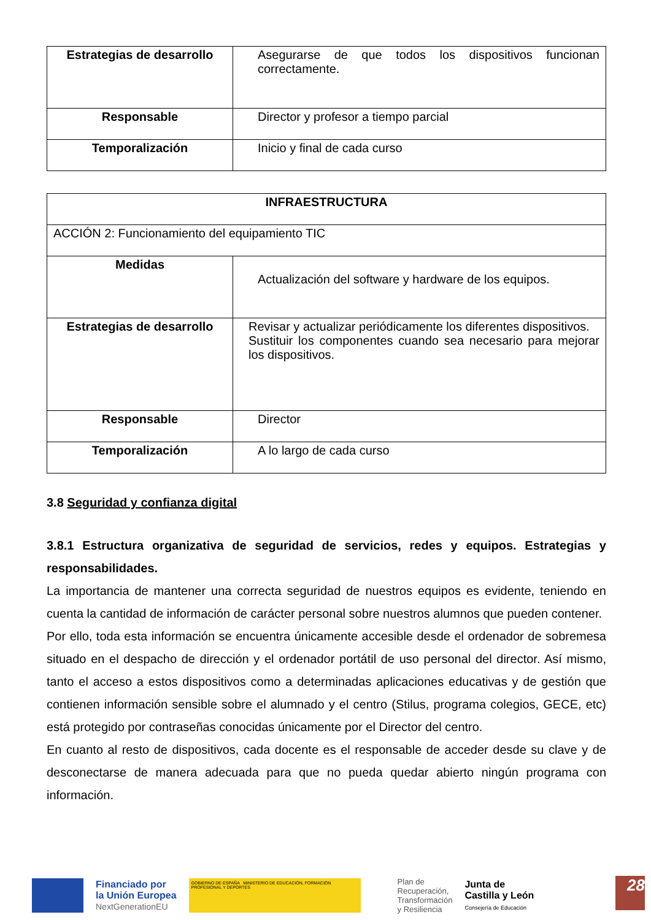| Estrategias de desarrollo | Asegurarse de que todos los dispositivos funcionan correctamente. |
| Responsable | Director y profesor a tiempo parcial |
| Temporalización | Inicio y final de cada curso |
| INFRAESTRUCTURA | |
| --- | --- |
| ACCIÓN 2: Funcionamiento del equipamiento TIC | |
| Medidas | Actualización del software y hardware de los equipos. |
| Estrategias de desarrollo | Revisar y actualizar periódicamente los diferentes dispositivos. Sustituir los componentes cuando sea necesario para mejorar los dispositivos. |
| Responsable | Director |
| Temporalización | A lo largo de cada curso |
3.8 Seguridad y confianza digital
3.8.1 Estructura organizativa de seguridad de servicios, redes y equipos. Estrategias y responsabilidades.
La importancia de mantener una correcta seguridad de nuestros equipos es evidente, teniendo en cuenta la cantidad de información de carácter personal sobre nuestros alumnos que pueden contener.
Por ello, toda esta información se encuentra únicamente accesible desde el ordenador de sobremesa situado en el despacho de dirección y el ordenador portátil de uso personal del director. Así mismo, tanto el acceso a estos dispositivos como a determinadas aplicaciones educativas y de gestión que contienen información sensible sobre el alumnado y el centro (Stilus, programa colegios, GECE, etc) está protegido por contraseñas conocidas únicamente por el Director del centro.
En cuanto al resto de dispositivos, cada docente es el responsable de acceder desde su clave y de desconectarse de manera adecuada para que no pueda quedar abierto ningún programa con información.
Financiado por
la Unión Europea
NextGenerationEU
GOBIERNO DE ESPAÑA MINISTERIO DE EDUCACIÓN, FORMACIÓN PROFESIONAL Y DEPORTES
Plan de
Recuperación,
Transformación
y Resiliencia
Junta de
Castilla y León
Consejería de Educación
28